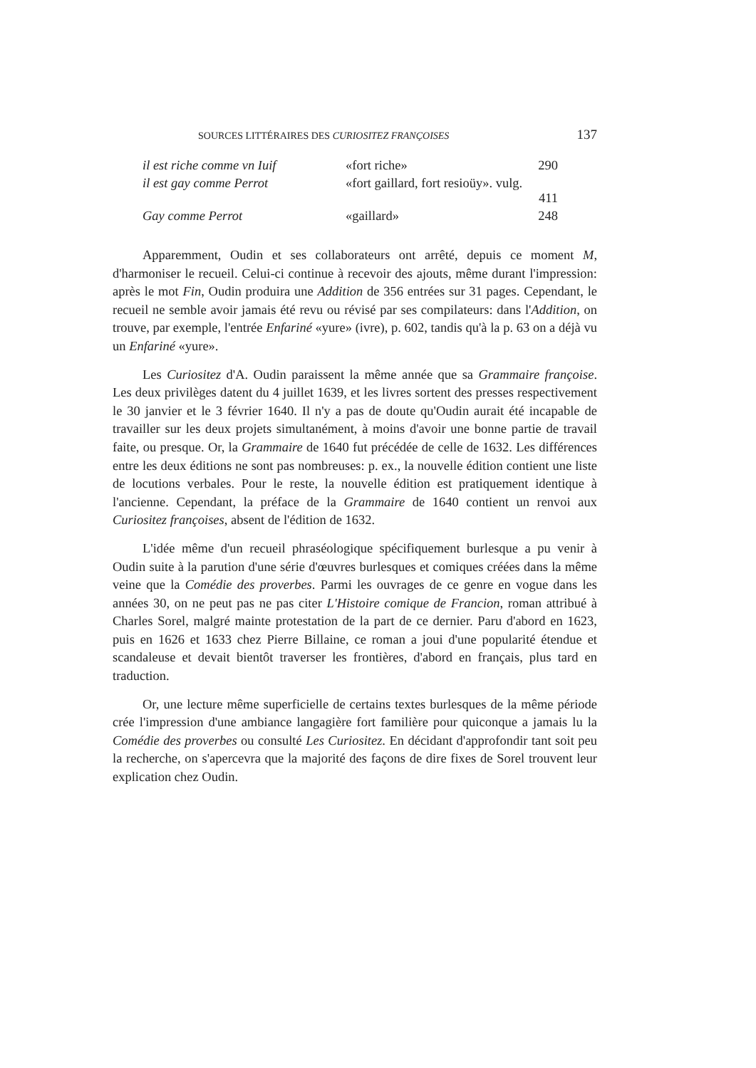SOURCES LITTÉRAIRES DES CURIOSITEZ FRANÇOISES 137
| il est riche comme vn Iuif | «fort riche» | 290 |
| il est gay comme Perrot | «fort gaillard, fort resioüy». vulg. | 411 |
| Gay comme Perrot | «gaillard» | 248 |
Apparemment, Oudin et ses collaborateurs ont arrêté, depuis ce moment M, d'harmoniser le recueil. Celui-ci continue à recevoir des ajouts, même durant l'impression: après le mot Fin, Oudin produira une Addition de 356 entrées sur 31 pages. Cependant, le recueil ne semble avoir jamais été revu ou révisé par ses compilateurs: dans l'Addition, on trouve, par exemple, l'entrée Enfariné «yure» (ivre), p. 602, tandis qu'à la p. 63 on a déjà vu un Enfariné «yure».
Les Curiositez d'A. Oudin paraissent la même année que sa Grammaire françoise. Les deux privilèges datent du 4 juillet 1639, et les livres sortent des presses respectivement le 30 janvier et le 3 février 1640. Il n'y a pas de doute qu'Oudin aurait été incapable de travailler sur les deux projets simultanément, à moins d'avoir une bonne partie de travail faite, ou presque. Or, la Grammaire de 1640 fut précédée de celle de 1632. Les différences entre les deux éditions ne sont pas nombreuses: p. ex., la nouvelle édition contient une liste de locutions verbales. Pour le reste, la nouvelle édition est pratiquement identique à l'ancienne. Cependant, la préface de la Grammaire de 1640 contient un renvoi aux Curiositez françoises, absent de l'édition de 1632.
L'idée même d'un recueil phraséologique spécifiquement burlesque a pu venir à Oudin suite à la parution d'une série d'œuvres burlesques et comiques créées dans la même veine que la Comédie des proverbes. Parmi les ouvrages de ce genre en vogue dans les années 30, on ne peut pas ne pas citer L'Histoire comique de Francion, roman attribué à Charles Sorel, malgré mainte protestation de la part de ce dernier. Paru d'abord en 1623, puis en 1626 et 1633 chez Pierre Billaine, ce roman a joui d'une popularité étendue et scandaleuse et devait bientôt traverser les frontières, d'abord en français, plus tard en traduction.
Or, une lecture même superficielle de certains textes burlesques de la même période crée l'impression d'une ambiance langagière fort familière pour quiconque a jamais lu la Comédie des proverbes ou consulté Les Curiositez. En décidant d'approfondir tant soit peu la recherche, on s'apercevra que la majorité des façons de dire fixes de Sorel trouvent leur explication chez Oudin.